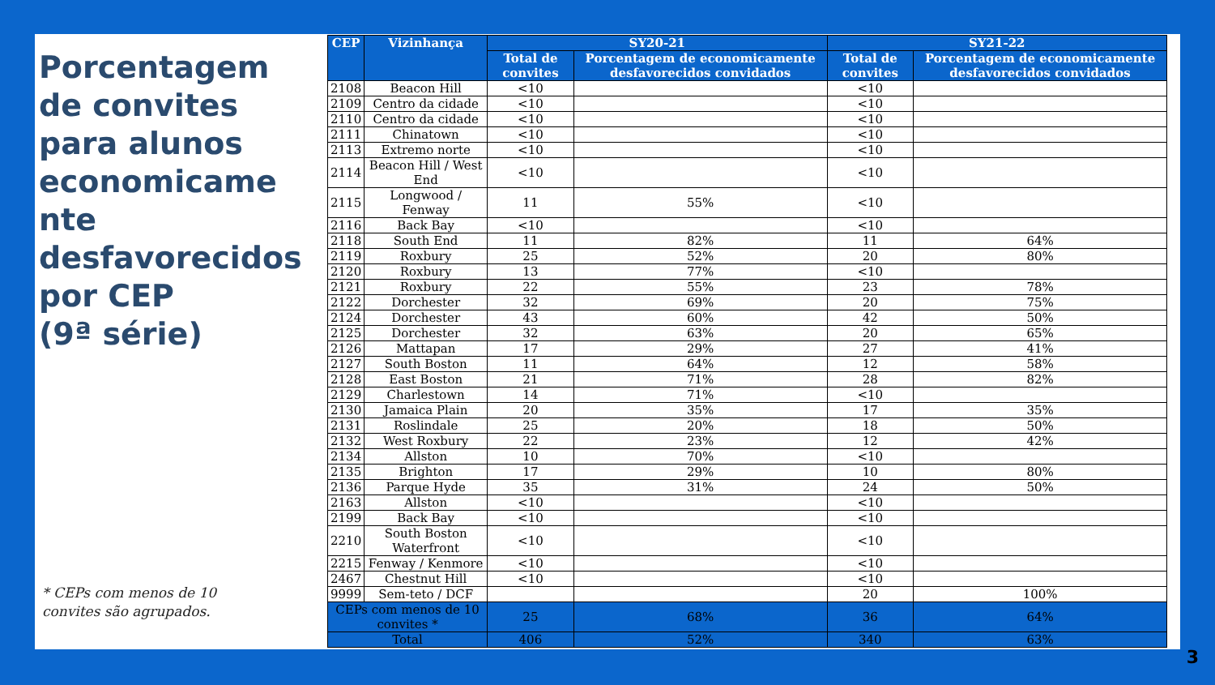Porcentagem de convites para alunos economicame nte desfavorecidos por CEP
(9ª série)
* CEPs com menos de 10
convites são agrupados.
| CEP | Vizinhança | SY20-21 | | SY21-22 | |
| --- | --- | --- | --- | --- | --- |
| | | Total de convites | Porcentagem de economicamente desfavorecidos convidados | Total de convites | Porcentagem de economicamente desfavorecidos convidados |
| 2108 | Beacon Hill | <10 | | <10 | |
| 2109 | Centro da cidade | <10 | | <10 | |
| 2110 | Centro da cidade | <10 | | <10 | |
| 2111 | Chinatown | <10 | | <10 | |
| 2113 | Extremo norte | <10 | | <10 | |
| 2114 | Beacon Hill / West End | <10 | | <10 | |
| 2115 | Longwood / Fenway | 11 | 55% | <10 | |
| 2116 | Back Bay | <10 | | <10 | |
| 2118 | South End | 11 | 82% | 11 | 64% |
| 2119 | Roxbury | 25 | 52% | 20 | 80% |
| 2120 | Roxbury | 13 | 77% | <10 | |
| 2121 | Roxbury | 22 | 55% | 23 | 78% |
| 2122 | Dorchester | 32 | 69% | 20 | 75% |
| 2124 | Dorchester | 43 | 60% | 42 | 50% |
| 2125 | Dorchester | 32 | 63% | 20 | 65% |
| 2126 | Mattapan | 17 | 29% | 27 | 41% |
| 2127 | South Boston | 11 | 64% | 12 | 58% |
| 2128 | East Boston | 21 | 71% | 28 | 82% |
| 2129 | Charlestown | 14 | 71% | <10 | |
| 2130 | Jamaica Plain | 20 | 35% | 17 | 35% |
| 2131 | Roslindale | 25 | 20% | 18 | 50% |
| 2132 | West Roxbury | 22 | 23% | 12 | 42% |
| 2134 | Allston | 10 | 70% | <10 | |
| 2135 | Brighton | 17 | 29% | 10 | 80% |
| 2136 | Parque Hyde | 35 | 31% | 24 | 50% |
| 2163 | Allston | <10 | | <10 | |
| 2199 | Back Bay | <10 | | <10 | |
| 2210 | South Boston Waterfront | <10 | | <10 | |
| 2215 | Fenway / Kenmore | <10 | | <10 | |
| 2467 | Chestnut Hill | <10 | | <10 | |
| 9999 | Sem-teto / DCF | | | 20 | 100% |
| CEPs com menos de 10 convites * | | 25 | 68% | 36 | 64% |
| Total | | 406 | 52% | 340 | 63% |
3